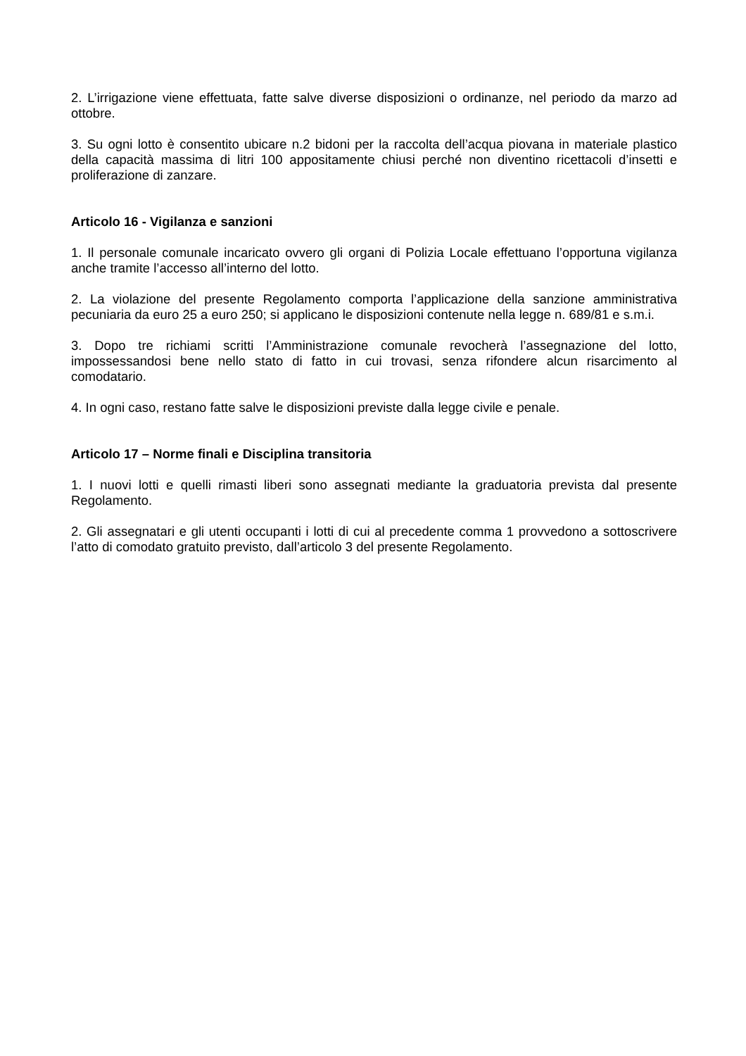2. L’irrigazione viene effettuata, fatte salve diverse disposizioni o ordinanze, nel periodo da marzo ad ottobre.
3. Su ogni lotto è consentito ubicare n.2 bidoni per la raccolta dell’acqua piovana in materiale plastico della capacità massima di litri 100 appositamente chiusi perché non diventino ricettacoli d’insetti e proliferazione di zanzare.
Articolo 16 - Vigilanza e sanzioni
1. Il personale comunale incaricato ovvero gli organi di Polizia Locale effettuano l’opportuna vigilanza anche tramite l’accesso all’interno del lotto.
2. La violazione del presente Regolamento comporta l’applicazione della sanzione amministrativa pecuniaria da euro 25 a euro 250; si applicano le disposizioni contenute nella legge n. 689/81 e s.m.i.
3. Dopo tre richiami scritti l’Amministrazione comunale revocherà l’assegnazione del lotto, impossessandosi bene nello stato di fatto in cui trovasi, senza rifondere alcun risarcimento al comodatario.
4. In ogni caso, restano fatte salve le disposizioni previste dalla legge civile e penale.
Articolo 17 – Norme finali e Disciplina transitoria
1. I nuovi lotti e quelli rimasti liberi sono assegnati mediante la graduatoria prevista dal presente Regolamento.
2. Gli assegnatari e gli utenti occupanti i lotti di cui al precedente comma 1 provvedono a sottoscrivere l’atto di comodato gratuito previsto, dall’articolo 3 del presente Regolamento.